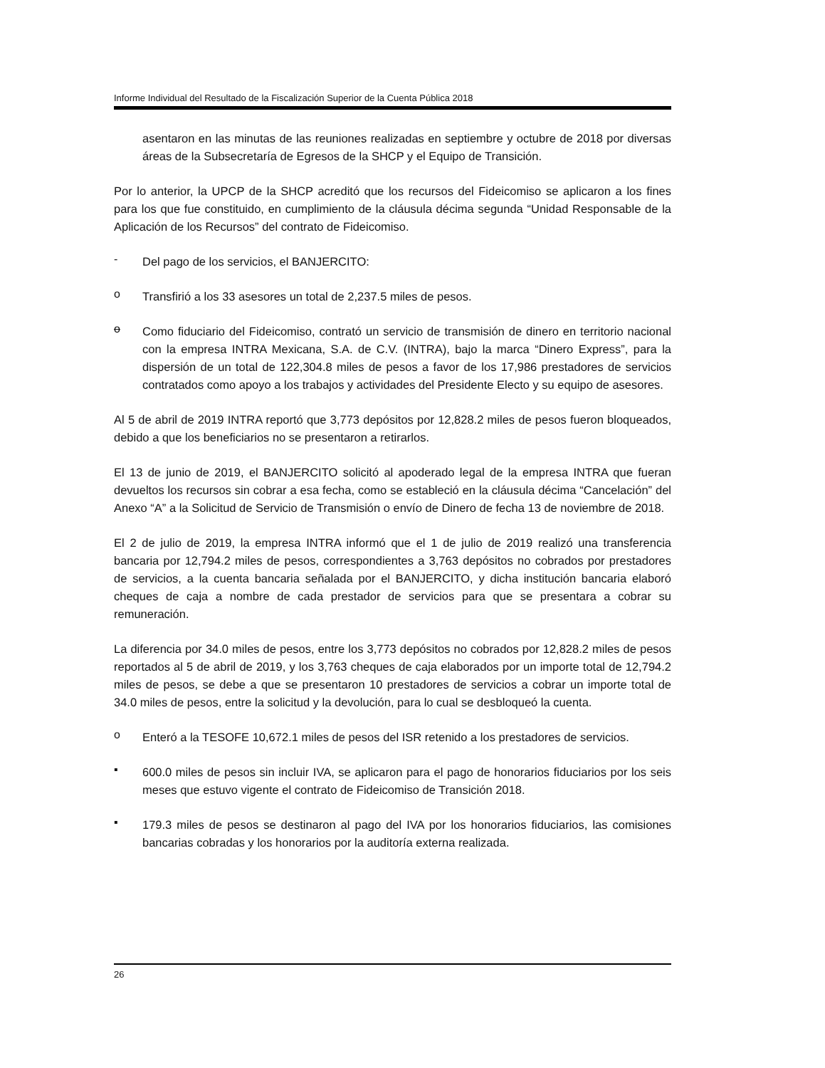Informe Individual del Resultado de la Fiscalización Superior de la Cuenta Pública 2018
asentaron en las minutas de las reuniones realizadas en septiembre y octubre de 2018 por diversas áreas de la Subsecretaría de Egresos de la SHCP y el Equipo de Transición.
Por lo anterior, la UPCP de la SHCP acreditó que los recursos del Fideicomiso se aplicaron a los fines para los que fue constituido, en cumplimiento de la cláusula décima segunda “Unidad Responsable de la Aplicación de los Recursos” del contrato de Fideicomiso.
-
Del pago de los servicios, el BANJERCITO:
o
Transfirió a los 33 asesores un total de 2,237.5 miles de pesos.
o
Como fiduciario del Fideicomiso, contrató un servicio de transmisión de dinero en territorio nacional con la empresa INTRA Mexicana, S.A. de C.V. (INTRA), bajo la marca “Dinero Express”, para la dispersión de un total de 122,304.8 miles de pesos a favor de los 17,986 prestadores de servicios contratados como apoyo a los trabajos y actividades del Presidente Electo y su equipo de asesores.
Al 5 de abril de 2019 INTRA reportó que 3,773 depósitos por 12,828.2 miles de pesos fueron bloqueados, debido a que los beneficiarios no se presentaron a retirarlos.
El 13 de junio de 2019, el BANJERCITO solicitó al apoderado legal de la empresa INTRA que fueran devueltos los recursos sin cobrar a esa fecha, como se estableció en la cláusula décima “Cancelación” del Anexo “A” a la Solicitud de Servicio de Transmisión o envío de Dinero de fecha 13 de noviembre de 2018.
El 2 de julio de 2019, la empresa INTRA informó que el 1 de julio de 2019 realizó una transferencia bancaria por 12,794.2 miles de pesos, correspondientes a 3,763 depósitos no cobrados por prestadores de servicios, a la cuenta bancaria señalada por el BANJERCITO, y dicha institución bancaria elaboró cheques de caja a nombre de cada prestador de servicios para que se presentara a cobrar su remuneración.
La diferencia por 34.0 miles de pesos, entre los 3,773 depósitos no cobrados por 12,828.2 miles de pesos reportados al 5 de abril de 2019, y los 3,763 cheques de caja elaborados por un importe total de 12,794.2 miles de pesos, se debe a que se presentaron 10 prestadores de servicios a cobrar un importe total de 34.0 miles de pesos, entre la solicitud y la devolución, para lo cual se desbloqueó la cuenta.
o
Enteró a la TESOFE 10,672.1 miles de pesos del ISR retenido a los prestadores de servicios.
▪
600.0 miles de pesos sin incluir IVA, se aplicaron para el pago de honorarios fiduciarios por los seis meses que estuvo vigente el contrato de Fideicomiso de Transición 2018.
▪
179.3 miles de pesos se destinaron al pago del IVA por los honorarios fiduciarios, las comisiones bancarias cobradas y los honorarios por la auditoría externa realizada.
26